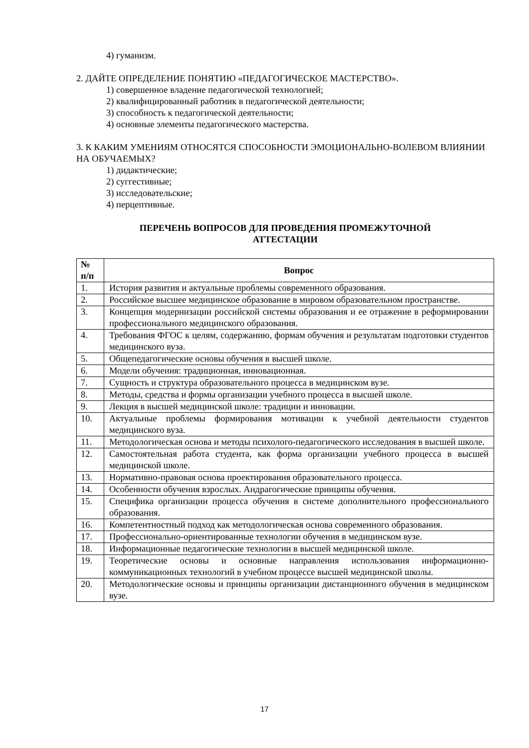4) гуманизм.
2. ДАЙТЕ ОПРЕДЕЛЕНИЕ ПОНЯТИЮ «ПЕДАГОГИЧЕСКОЕ МАСТЕРСТВО».
1) совершенное владение педагогической технологией;
2) квалифицированный работник в педагогической деятельности;
3) способность к педагогической деятельности;
4) основные элементы педагогического мастерства.
3. К КАКИМ УМЕНИЯМ ОТНОСЯТСЯ СПОСОБНОСТИ ЭМОЦИОНАЛЬНО-ВОЛЕВОМ ВЛИЯНИИ НА ОБУЧАЕМЫХ?
1) дидактические;
2) суггестивные;
3) исследовательские;
4) перцептивные.
ПЕРЕЧЕНЬ ВОПРОСОВ ДЛЯ ПРОВЕДЕНИЯ ПРОМЕЖУТОЧНОЙ
АТТЕСТАЦИИ
| № п/п | Вопрос |
| --- | --- |
| 1. | История развития и актуальные проблемы современного образования. |
| 2. | Российское высшее медицинское образование в мировом образовательном пространстве. |
| 3. | Концепция модернизации российской системы образования и ее отражение в реформировании профессионального медицинского образования. |
| 4. | Требования ФГОС к целям, содержанию, формам обучения и результатам подготовки студентов медицинского вуза. |
| 5. | Общепедагогические основы обучения в высшей школе. |
| 6. | Модели обучения: традиционная, инновационная. |
| 7. | Сущность и структура образовательного процесса в медицинском вузе. |
| 8. | Методы, средства и формы организации учебного процесса в высшей школе. |
| 9. | Лекция в высшей медицинской школе: традиции и инновации. |
| 10. | Актуальные проблемы формирования мотивации к учебной деятельности студентов медицинского вуза. |
| 11. | Методологическая основа и методы психолого-педагогического исследования в высшей школе. |
| 12. | Самостоятельная работа студента, как форма организации учебного процесса в высшей медицинской школе. |
| 13. | Нормативно-правовая основа проектирования образовательного процесса. |
| 14. | Особенности обучения взрослых. Андрагогические принципы обучения. |
| 15. | Специфика организации процесса обучения в системе дополнительного профессионального образования. |
| 16. | Компетентностный подход как методологическая основа современного образования. |
| 17. | Профессионально-ориентированные технологии обучения в медицинском вузе. |
| 18. | Информационные педагогические технологии в высшей медицинской школе. |
| 19. | Теоретические основы и основные направления использования информационно-коммуникационных технологий в учебном процессе высшей медицинской школы. |
| 20. | Методологические основы и принципы организации дистанционного обучения в медицинском вузе. |
17